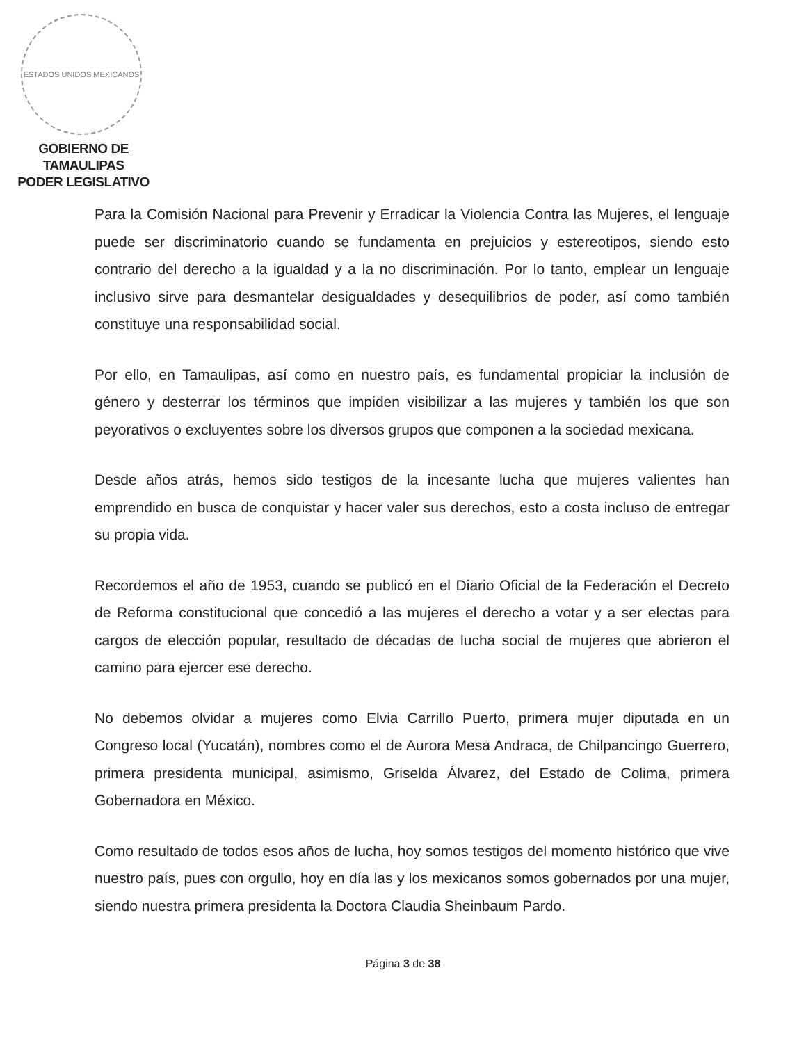ESTADOS UNIDOS MEXICANOS
GOBIERNO DE TAMAULIPAS
PODER LEGISLATIVO
Para la Comisión Nacional para Prevenir y Erradicar la Violencia Contra las Mujeres, el lenguaje puede ser discriminatorio cuando se fundamenta en prejuicios y estereotipos, siendo esto contrario del derecho a la igualdad y a la no discriminación. Por lo tanto, emplear un lenguaje inclusivo sirve para desmantelar desigualdades y desequilibrios de poder, así como también constituye una responsabilidad social.
Por ello, en Tamaulipas, así como en nuestro país, es fundamental propiciar la inclusión de género y desterrar los términos que impiden visibilizar a las mujeres y también los que son peyorativos o excluyentes sobre los diversos grupos que componen a la sociedad mexicana.
Desde años atrás, hemos sido testigos de la incesante lucha que mujeres valientes han emprendido en busca de conquistar y hacer valer sus derechos, esto a costa incluso de entregar su propia vida.
Recordemos el año de 1953, cuando se publicó en el Diario Oficial de la Federación el Decreto de Reforma constitucional que concedió a las mujeres el derecho a votar y a ser electas para cargos de elección popular, resultado de décadas de lucha social de mujeres que abrieron el camino para ejercer ese derecho.
No debemos olvidar a mujeres como Elvia Carrillo Puerto, primera mujer diputada en un Congreso local (Yucatán), nombres como el de Aurora Mesa Andraca, de Chilpancingo Guerrero, primera presidenta municipal, asimismo, Griselda Álvarez, del Estado de Colima, primera Gobernadora en México.
Como resultado de todos esos años de lucha, hoy somos testigos del momento histórico que vive nuestro país, pues con orgullo, hoy en día las y los mexicanos somos gobernados por una mujer, siendo nuestra primera presidenta la Doctora Claudia Sheinbaum Pardo.
Página 3 de 38